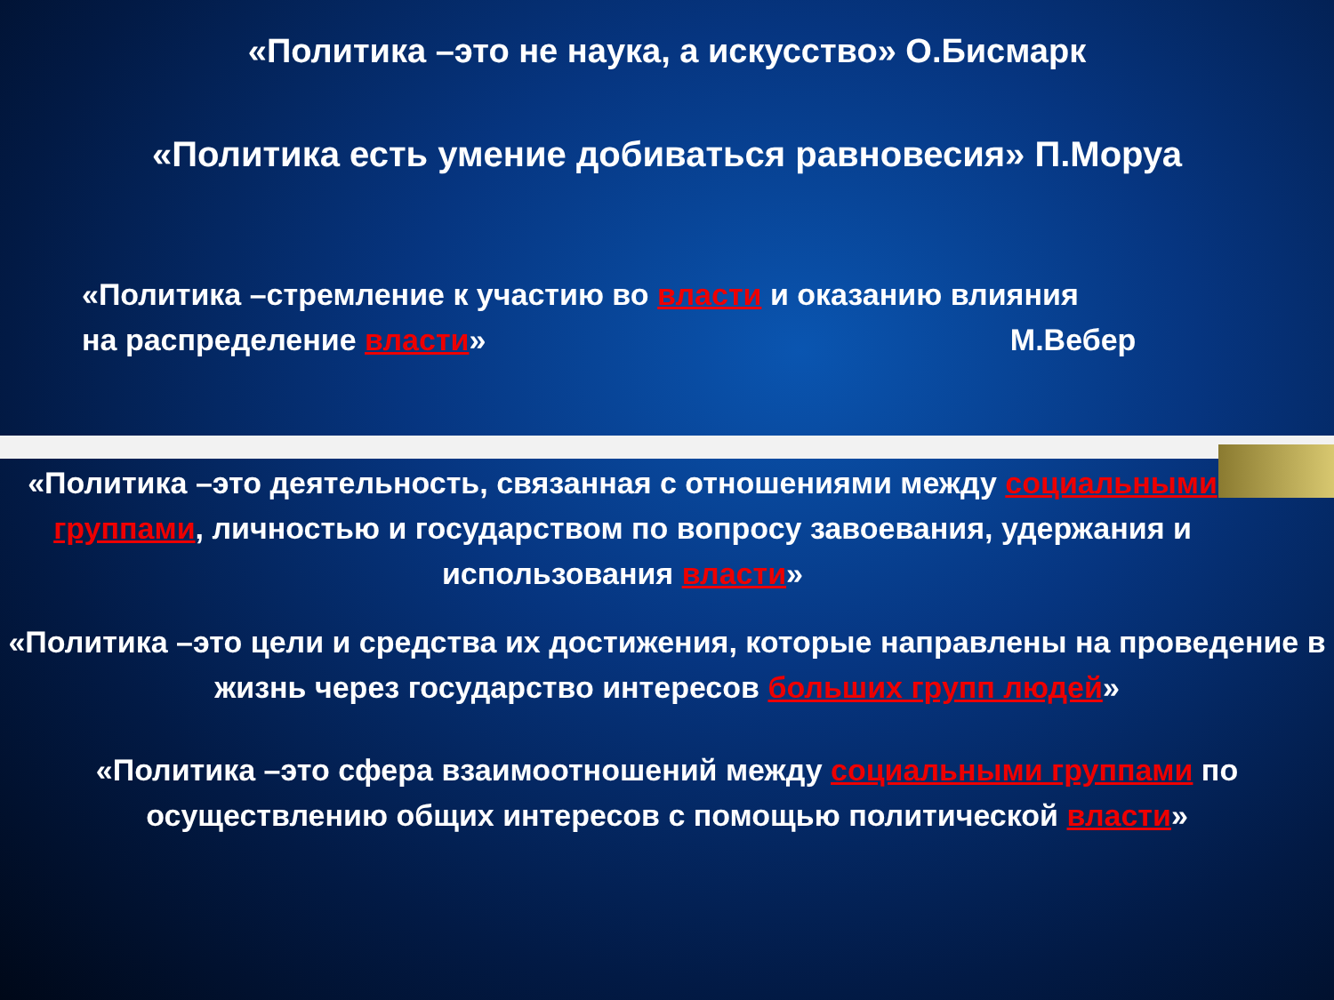«Политика –это не наука, а искусство» О.Бисмарк
«Политика есть умение добиваться равновесия» П.Моруа
«Политика –стремление к участию во власти и оказанию влияния
на распределение власти» М.Вебер
«Политика –это деятельность, связанная с отношениями между социальными группами, личностью и государством по вопросу завоевания, удержания и использования власти»
«Политика –это цели и средства их достижения, которые направлены на проведение в жизнь через государство интересов больших групп людей»
«Политика –это сфера взаимоотношений между социальными группами по осуществлению общих интересов с помощью политической власти»